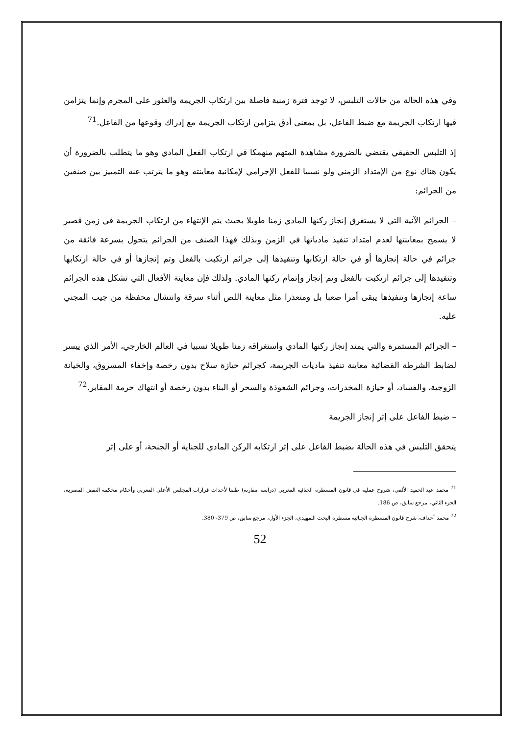وفي هذه الحالة من حالات التلبس، لا توجد فترة زمنية فاصلة بين ارتكاب الجريمة والعثور على المجرم وإنما يتزامن فيها ارتكاب الجريمة مع ضبط الفاعل، بل بمعنى أدق يتزامن ارتكاب الجريمة مع إدراك وقوعها من الفاعل.<sup>71</sup>
إذ التلبس الحقيقي يقتضي بالضرورة مشاهدة المتهم منهمكا في ارتكاب الفعل المادي وهو ما يتطلب بالضرورة أن يكون هناك نوع من الإمتداد الزمني ولو نسبيا للفعل الإجرامي لإمكانية معاينته وهو ما يترتب عنه التمييز بين صنفين من الجرائم:
– الجرائم الآنية التي لا يستغرق إنجاز ركنها المادي زمنا طويلا بحيث يتم الإنتهاء من ارتكاب الجريمة في زمن قصير لا يسمح بمعاينتها لعدم امتداد تنفيذ مادياتها في الزمن وبذلك فهذا الصنف من الجرائم يتحول بسرعة فائقة من جرائم في حالة إنجازها أو في حالة ارتكابها وتنفيذها إلى جرائم ارتكبت بالفعل وتم إنجازها أو في حالة ارتكابها وتنفيذها إلى جرائم ارتكبت بالفعل وتم إنجاز وإتمام ركنها المادي. ولذلك فإن معاينة الأفعال التي تشكل هذه الجرائم ساعة إنجازها وتنفيذها يبقى أمرا صعبا بل ومتعذرا مثل معاينة اللص أثناء سرقة وانتشال محفظة من جيب المجني عليه.
– الجرائم المستمرة والتي يمتد إنجاز ركنها المادي واستغراقه زمنا طويلا نسبيا في العالم الخارجي، الأمر الذي ييسر لضابط الشرطة القضائية معاينة تنفيذ ماديات الجريمة، كجرائم حيازة سلاح بدون رخصة وإخفاء المسروق، والخيانة الزوجية، والفساد، أو حيازة المخدرات، وجرائم الشعوذة والسحر أو البناء بدون رخصة أو انتهاك حرمة المقابر.<sup>72</sup>
– ضبط الفاعل على إثر إنجاز الجريمة
يتحقق التلبس في هذه الحالة بضبط الفاعل على إثر ارتكابه الركن المادي للجناية أو الجنحة، أو على إثر
<sup>71</sup> محمد عبد الحميد الألفي، شروح عملية في قانون المسطرة الجنائية المغربي (دراسة مقارنة) طبقا لأحداث قرارات المجلس الأعلى المغربي وأحكام محكمة النقض المصرية، الجزء الثاني، مرجع سابق، ص 186.
<sup>72</sup> محمد أحداف، شرح قانون المسطرة الجنائية مسطرة البحث التمهيدي، الجزء الأول، مرجع سابق، ص 379- 380.
52